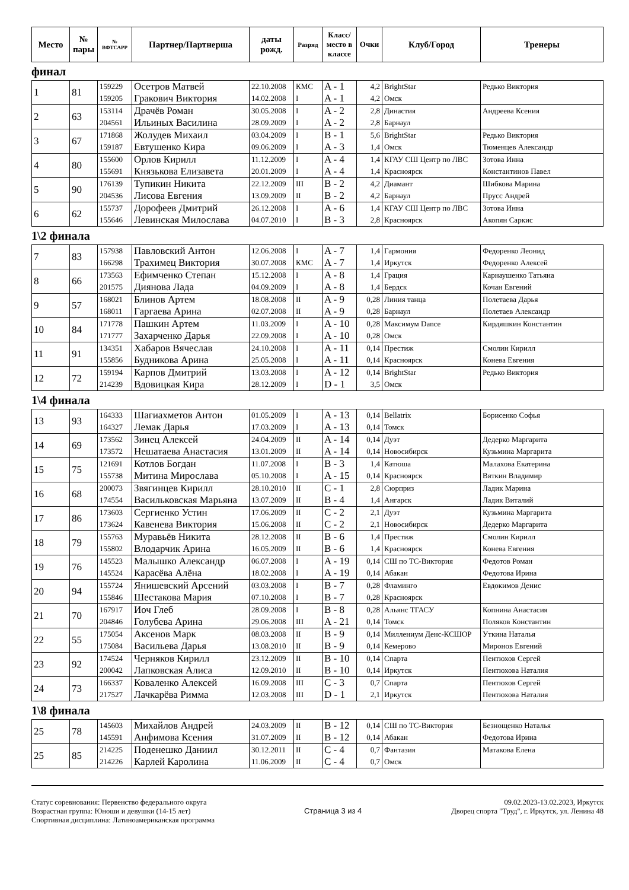| Место | № пары | № ВФТСАРР | Партнер/Партнерша | даты рожд. | Разряд | Класс/ место в классе | Очки | Клуб/Город | Тренеры |
| --- | --- | --- | --- | --- | --- | --- | --- | --- | --- |
финал
| 1 | 81 | 159229 159205 | Осетров Матвей Гракович Виктория | 22.10.2008 14.02.2008 | КМС I | A - 1 A - 1 | 4,2 4,2 | BrightStar Омск | Редько Виктория |
| 2 | 63 | 153114 204561 | Драчёв Роман Ильиных Василина | 30.05.2008 28.09.2009 | I I | A - 2 A - 2 | 2,8 2,8 | Династия Барнаул | Андреева Ксения |
| 3 | 67 | 171868 159187 | Жолудев Михаил Евтушенко Кира | 03.04.2009 09.06.2009 | I I | B - 1 A - 3 | 5,6 1,4 | BrightStar Омск | Редько Виктория Тюменцев Александр |
| 4 | 80 | 155600 155691 | Орлов Кирилл Князькова Елизавета | 11.12.2009 20.01.2009 | I I | A - 4 A - 4 | 1,4 1,4 | КГАУ СШ Центр по ЛВС Красноярск | Зотова Инна Константинов Павел |
| 5 | 90 | 176139 204536 | Тупикин Никита Лисова Евгения | 22.12.2009 13.09.2009 | III II | B - 2 B - 2 | 4,2 4,2 | Диамант Барнаул | Шибкова Марина Прусс Андрей |
| 6 | 62 | 155737 155646 | Дорофеев Дмитрий Левинская Милослава | 26.12.2008 04.07.2010 | I I | A - 6 B - 3 | 1,4 2,8 | КГАУ СШ Центр по ЛВС Красноярск | Зотова Инна Акопян Саркис |
1\2 финала
| 7 | 83 | 157938 166298 | Павловский Антон Трахимец Виктория | 12.06.2008 30.07.2008 | I КМС | A - 7 A - 7 | 1,4 1,4 | Гармония Иркутск | Федоренко Леонид Федоренко Алексей |
| 8 | 66 | 173563 201575 | Ефимченко Степан Диянова Лада | 15.12.2008 04.09.2009 | I I | A - 8 A - 8 | 1,4 1,4 | Грация Бердск | Карнаушенко Татьяна Кочан Евгений |
| 9 | 57 | 168021 168011 | Блинов Артем Гаргаева Арина | 18.08.2008 02.07.2008 | II II | A - 9 A - 9 | 0,28 0,28 | Линия танца Барнаул | Полетаева Дарья Полетаев Александр |
| 10 | 84 | 171778 171777 | Пашкин Артем Захарченко Дарья | 11.03.2009 22.09.2008 | I I | A - 10 A - 10 | 0,28 0,28 | Максимум Dance Омск | Кирдяшкин Константин |
| 11 | 91 | 134351 155856 | Хабаров Вячеслав Будникова Арина | 24.10.2008 25.05.2008 | I I | A - 11 A - 11 | 0,14 0,14 | Престиж Красноярск | Смолин Кирилл Конева Евгения |
| 12 | 72 | 159194 214239 | Карпов Дмитрий Вдовицкая Кира | 13.03.2008 28.12.2009 | I I | A - 12 D - 1 | 0,14 3,5 | BrightStar Омск | Редько Виктория |
1\4 финала
| 13 | 93 | 164333 164327 | Шагиахметов Антон Лемак Дарья | 01.05.2009 17.03.2009 | I I | A - 13 A - 13 | 0,14 0,14 | Bellatrix Томск | Борисенко Софья |
| 14 | 69 | 173562 173572 | Зинец Алексей Нешатаева Анастасия | 24.04.2009 13.01.2009 | II II | A - 14 A - 14 | 0,14 0,14 | Дуэт Новосибирск | Дедерко Маргарита Кузьмина Маргарита |
| 15 | 75 | 121691 155738 | Котлов Богдан Митина Мирослава | 11.07.2008 05.10.2008 | I I | B - 3 A - 15 | 1,4 0,14 | Катюша Красноярск | Малахова Екатерина Вяткин Владимир |
| 16 | 68 | 200073 174554 | Звягинцев Кирилл Васильковская Марьяна | 28.10.2010 13.07.2009 | II II | C - 1 B - 4 | 2,8 1,4 | Сюрприз Ангарск | Ладик Марина Ладик Виталий |
| 17 | 86 | 173603 173624 | Сергиенко Устин Кавенева Виктория | 17.06.2009 15.06.2008 | II II | C - 2 C - 2 | 2,1 2,1 | Дуэт Новосибирск | Кузьмина Маргарита Дедерко Маргарита |
| 18 | 79 | 155763 155802 | Муравьёв Никита Влодарчик Арина | 28.12.2008 16.05.2009 | II II | B - 6 B - 6 | 1,4 1,4 | Престиж Красноярск | Смолин Кирилл Конева Евгения |
| 19 | 76 | 145523 145524 | Малышко Александр Карасёва Алёна | 06.07.2008 18.02.2008 | I I | A - 19 A - 19 | 0,14 0,14 | СШ по ТС-Виктория Абакан | Федотов Роман Федотова Ирина |
| 20 | 94 | 155724 155846 | Янишевский Арсений Шестакова Мария | 03.03.2008 07.10.2008 | I I | B - 7 B - 7 | 0,28 0,28 | Фламинго Красноярск | Евдокимов Денис |
| 21 | 70 | 167917 204846 | Иоч Глеб Голубева Арина | 28.09.2008 29.06.2008 | I III | B - 8 A - 21 | 0,28 0,14 | Альянс ТГАСУ Томск | Копнина Анастасия Поляков Константин |
| 22 | 55 | 175054 175084 | Аксенов Марк Васильева Дарья | 08.03.2008 13.08.2010 | II II | B - 9 B - 9 | 0,14 0,14 | Миллениум Денс-КСШОР Кемерово | Уткина Наталья Миронов Евгений |
| 23 | 92 | 174524 200042 | Черняков Кирилл Лапковская Алиса | 23.12.2009 12.09.2010 | II II | B - 10 B - 10 | 0,14 0,14 | Спарта Иркутск | Пентюхов Сергей Пентюхова Наталия |
| 24 | 73 | 166337 217527 | Коваленко Алексей Лачкарёва Римма | 16.09.2008 12.03.2008 | III III | C - 3 D - 1 | 0,7 2,1 | Спарта Иркутск | Пентюхов Сергей Пентюхова Наталия |
1\8 финала
| 25 | 78 | 145603 145591 | Михайлов Андрей Анфимова Ксения | 24.03.2009 31.07.2009 | II II | B - 12 B - 12 | 0,14 0,14 | СШ по ТС-Виктория Абакан | Безнощенко Наталья Федотова Ирина |
| 25 | 85 | 214225 214226 | Поденешко Даниил Карлей Каролина | 30.12.2011 11.06.2009 | II II | C - 4 C - 4 | 0,7 0,7 | Фантазия Омск | Матакова Елена |
Статус соревнования: Первенство федерального округа
Возрастная группа: Юноши и девушки (14-15 лет)
Спортивная дисциплина: Латиноамериканская программа
Страница 3 из 4
09.02.2023-13.02.2023, Иркутск
Дворец спорта "Труд", г. Иркутск, ул. Ленина 48